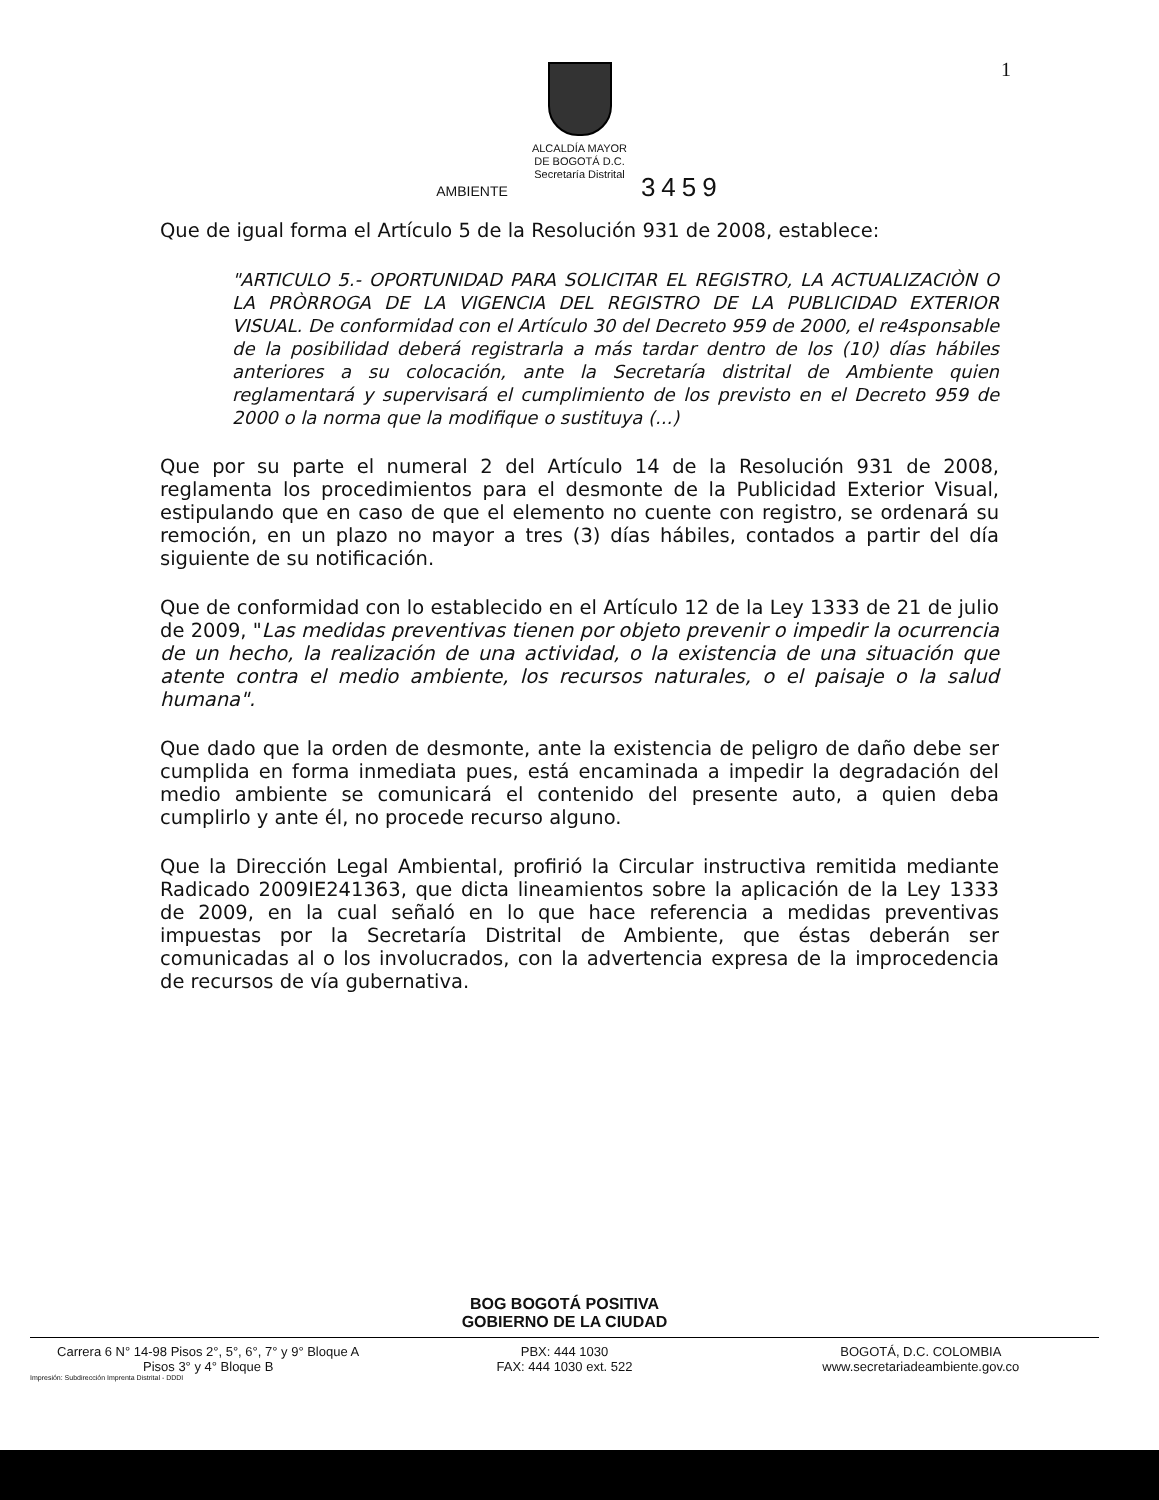1
ALCALDÍA MAYOR
DE BOGOTÁ D.C.
Secretaría Distrital
AMBIENTE 3459
Que de igual forma el Artículo 5 de la Resolución 931 de 2008, establece:
"ARTICULO 5.- OPORTUNIDAD PARA SOLICITAR EL REGISTRO, LA ACTUALIZACIÒN O LA PRÒRROGA DE LA VIGENCIA DEL REGISTRO DE LA PUBLICIDAD EXTERIOR VISUAL. De conformidad con el Artículo 30 del Decreto 959 de 2000, el re4sponsable de la posibilidad deberá registrarla a más tardar dentro de los (10) días hábiles anteriores a su colocación, ante la Secretaría distrital de Ambiente quien reglamentará y supervisará el cumplimiento de los previsto en el Decreto 959 de 2000 o la norma que la modifique o sustituya (...)
Que por su parte el numeral 2 del Artículo 14 de la Resolución 931 de 2008, reglamenta los procedimientos para el desmonte de la Publicidad Exterior Visual, estipulando que en caso de que el elemento no cuente con registro, se ordenará su remoción, en un plazo no mayor a tres (3) días hábiles, contados a partir del día siguiente de su notificación.
Que de conformidad con lo establecido en el Artículo 12 de la Ley 1333 de 21 de julio de 2009, "Las medidas preventivas tienen por objeto prevenir o impedir la ocurrencia de un hecho, la realización de una actividad, o la existencia de una situación que atente contra el medio ambiente, los recursos naturales, o el paisaje o la salud humana".
Que dado que la orden de desmonte, ante la existencia de peligro de daño debe ser cumplida en forma inmediata pues, está encaminada a impedir la degradación del medio ambiente se comunicará el contenido del presente auto, a quien deba cumplirlo y ante él, no procede recurso alguno.
Que la Dirección Legal Ambiental, profirió la Circular instructiva remitida mediante Radicado 2009IE241363, que dicta lineamientos sobre la aplicación de la Ley 1333 de 2009, en la cual señaló en lo que hace referencia a medidas preventivas impuestas por la Secretaría Distrital de Ambiente, que éstas deberán ser comunicadas al o los involucrados, con la advertencia expresa de la improcedencia de recursos de vía gubernativa.
BOG BOGOTÁ POSITIVA
GOBIERNO DE LA CIUDAD
Carrera 6 N° 14-98 Pisos 2°, 5°, 6°, 7° y 9° Bloque A
Pisos 3° y 4° Bloque B
PBX: 444 1030
FAX: 444 1030 ext. 522
BOGOTÁ, D.C. COLOMBIA
www.secretariadeambiente.gov.co
Impresión: Subdirección Imprenta Distrital - DDDI